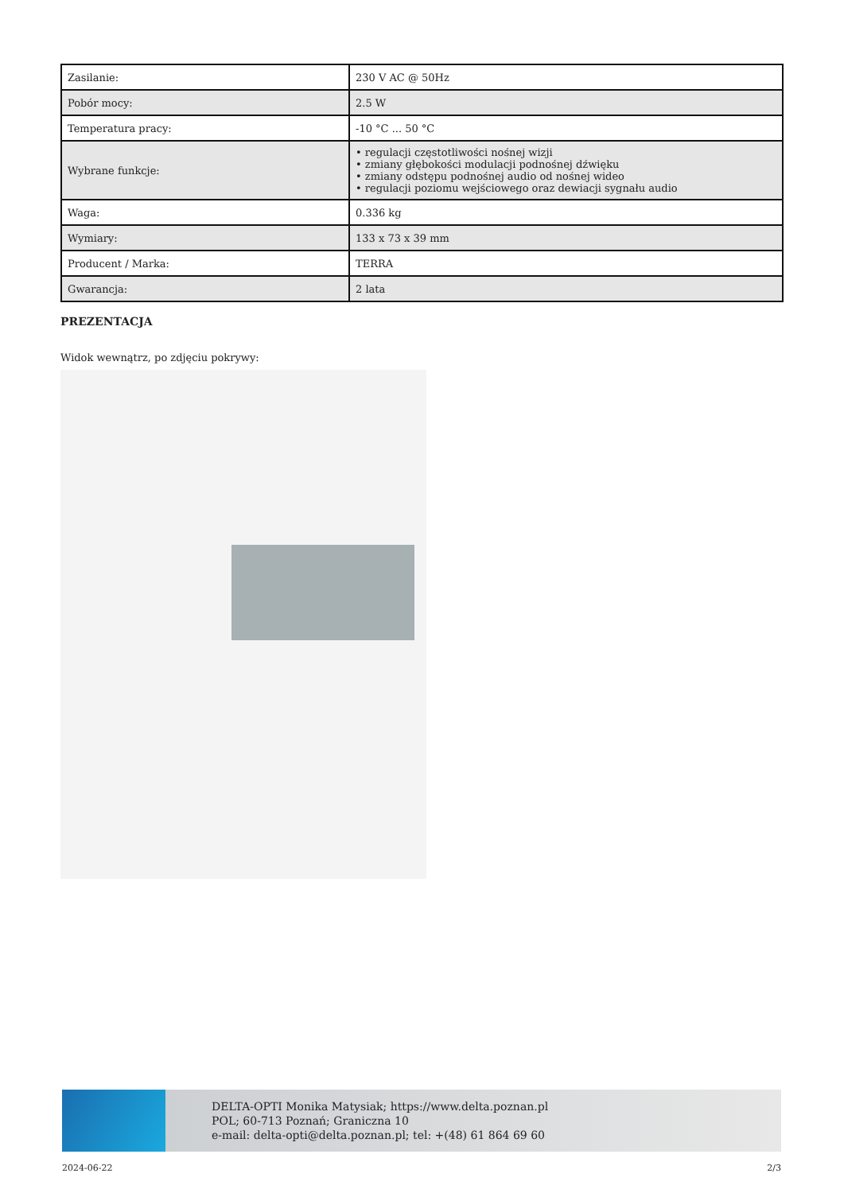| Zasilanie: | 230 V AC @ 50Hz |
| Pobór mocy: | 2.5 W |
| Temperatura pracy: | -10 °C ... 50 °C |
| Wybrane funkcje: | • regulacji częstotliwości nośnej wizji • zmiany głębokości modulacji podnośnej dźwięku • zmiany odstępu podnośnej audio od nośnej wideo • regulacji poziomu wejściowego oraz dewiacji sygnału audio |
| Waga: | 0.336 kg |
| Wymiary: | 133 x 73 x 39 mm |
| Producent / Marka: | TERRA |
| Gwarancja: | 2 lata |
PREZENTACJA
Widok wewnątrz, po zdjęciu pokrywy:
DELTA-OPTI Monika Matysiak; https://www.delta.poznan.pl
POL; 60-713 Poznań; Graniczna 10
e-mail: delta-opti@delta.poznan.pl; tel: +(48) 61 864 69 60
2024-06-22 2/3